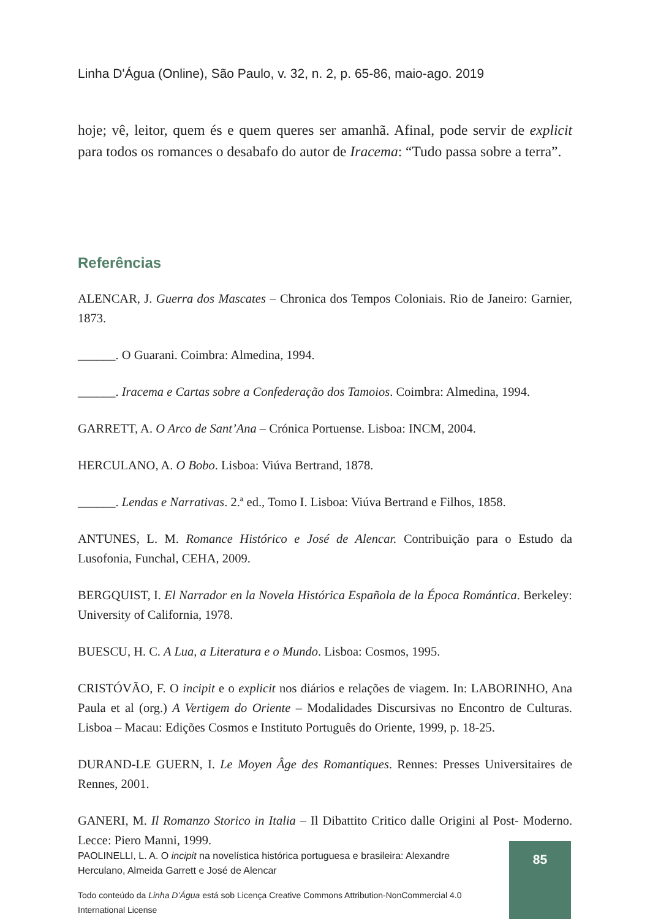Linha D'Água (Online), São Paulo, v. 32, n. 2, p. 65-86, maio-ago. 2019
hoje; vê, leitor, quem és e quem queres ser amanhã. Afinal, pode servir de explicit para todos os romances o desabafo do autor de Iracema: “Tudo passa sobre a terra”.
Referências
ALENCAR, J. Guerra dos Mascates – Chronica dos Tempos Coloniais. Rio de Janeiro: Garnier, 1873.
______. O Guarani. Coimbra: Almedina, 1994.
______. Iracema e Cartas sobre a Confederação dos Tamoios. Coimbra: Almedina, 1994.
GARRETT, A. O Arco de Sant’Ana – Crónica Portuense. Lisboa: INCM, 2004.
HERCULANO, A. O Bobo. Lisboa: Viúva Bertrand, 1878.
______. Lendas e Narrativas. 2.ª ed., Tomo I. Lisboa: Viúva Bertrand e Filhos, 1858.
ANTUNES, L. M. Romance Histórico e José de Alencar. Contribuição para o Estudo da Lusofonia, Funchal, CEHA, 2009.
BERGQUIST, I. El Narrador en la Novela Histórica Española de la Época Romántica. Berkeley: University of California, 1978.
BUESCU, H. C. A Lua, a Literatura e o Mundo. Lisboa: Cosmos, 1995.
CRISTÓVÃO, F. O incipit e o explicit nos diários e relações de viagem. In: LABORINHO, Ana Paula et al (org.) A Vertigem do Oriente – Modalidades Discursivas no Encontro de Culturas. Lisboa – Macau: Edições Cosmos e Instituto Português do Oriente, 1999, p. 18-25.
DURAND-LE GUERN, I. Le Moyen Âge des Romantiques. Rennes: Presses Universitaires de Rennes, 2001.
GANERI, M. Il Romanzo Storico in Italia – Il Dibattito Critico dalle Origini al Post- Moderno. Lecce: Piero Manni, 1999.
PAOLINELLI, L. A. O incipit na novelística histórica portuguesa e brasileira: Alexandre Herculano, Almeida Garrett e José de Alencar
Todo conteúdo da Linha D’Água está sob Licença Creative Commons Attribution-NonCommercial 4.0 International License
85